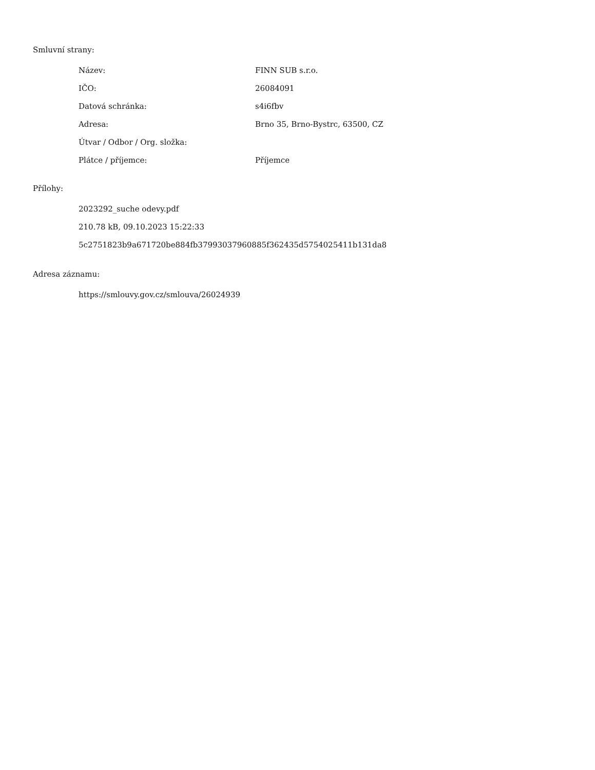Smluvní strany:
| Název: | FINN SUB s.r.o. |
| IČO: | 26084091 |
| Datová schránka: | s4i6fbv |
| Adresa: | Brno 35, Brno-Bystrc, 63500, CZ |
| Útvar / Odbor / Org. složka: | |
| Plátce / příjemce: | Příjemce |
Přílohy:
2023292_suche odevy.pdf
210.78 kB, 09.10.2023 15:22:33
5c2751823b9a671720be884fb37993037960885f362435d5754025411b131da8
Adresa záznamu:
https://smlouvy.gov.cz/smlouva/26024939